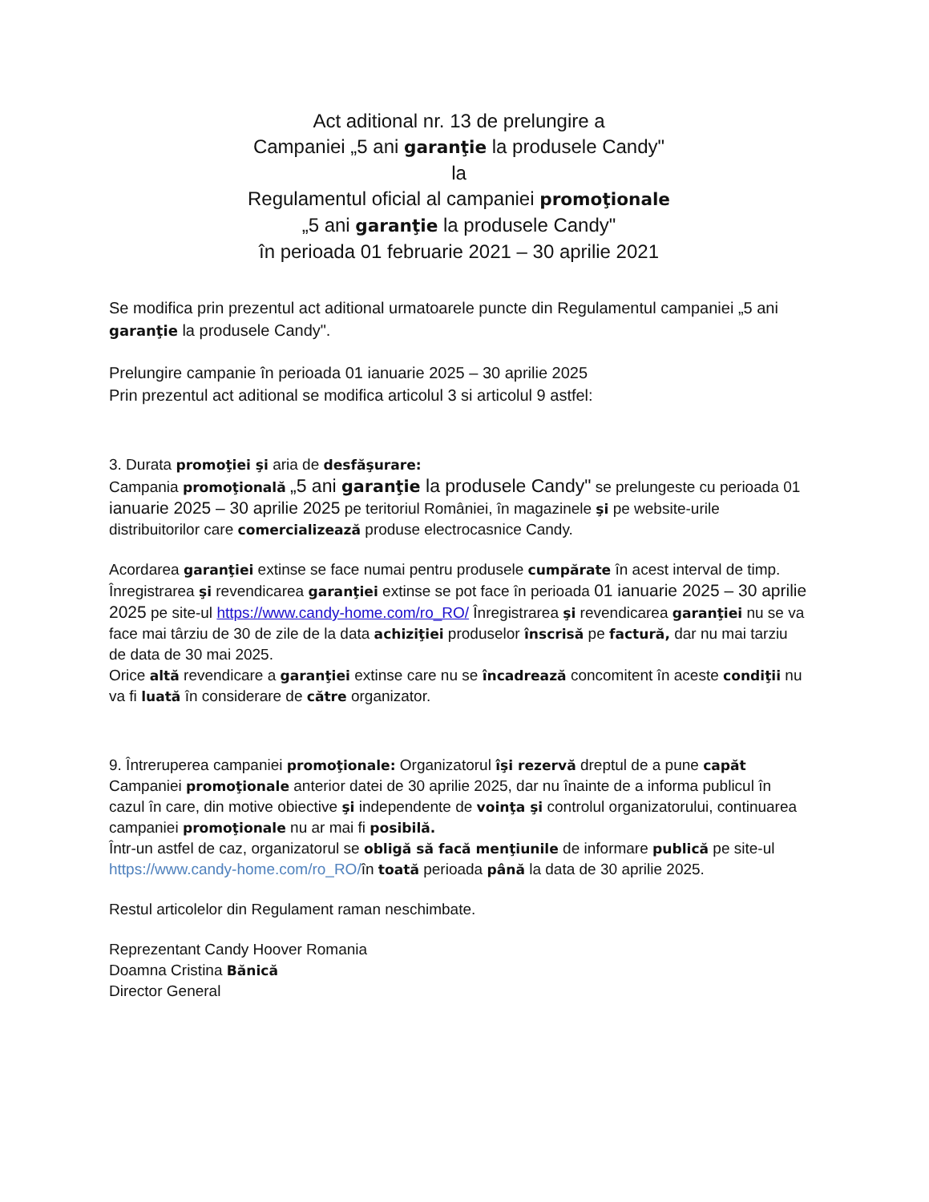Act aditional nr. 13 de prelungire a
Campaniei „5 ani garanţie la produsele Candy"
la
Regulamentul oficial al campaniei promoţionale
„5 ani garanţie la produsele Candy"
în perioada 01 februarie 2021 – 30 aprilie 2021
Se modifica prin prezentul act aditional urmatoarele puncte din Regulamentul campaniei „5 ani garanţie la produsele Candy".
Prelungire campanie în perioada 01 ianuarie 2025 – 30 aprilie 2025
Prin prezentul act aditional se modifica articolul 3 si articolul 9 astfel:
3. Durata promoţiei şi aria de desfăşurare:
Campania promoţională „5 ani garanţie la produsele Candy" se prelungeste cu perioada 01 ianuarie 2025 – 30 aprilie 2025 pe teritoriul României, în magazinele şi pe website-urile distribuitorilor care comercializează produse electrocasnice Candy.
Acordarea garanţiei extinse se face numai pentru produsele cumpărate în acest interval de timp. Înregistrarea şi revendicarea garanţiei extinse se pot face în perioada 01 ianuarie 2025 – 30 aprilie 2025 pe site-ul https://www.candy-home.com/ro_RO/ Înregistrarea şi revendicarea garanţiei nu se va face mai târziu de 30 de zile de la data achiziţiei produselor înscrisă pe factură, dar nu mai tarziu de data de 30 mai 2025.
Orice altă revendicare a garanţiei extinse care nu se încadrează concomitent în aceste condiţii nu va fi luată în considerare de către organizator.
9. Întreruperea campaniei promoţionale: Organizatorul îşi rezervă dreptul de a pune capăt Campaniei promoţionale anterior datei de 30 aprilie 2025, dar nu înainte de a informa publicul în cazul în care, din motive obiective şi independente de voinţa şi controlul organizatorului, continuarea campaniei promoţionale nu ar mai fi posibilă.
Într-un astfel de caz, organizatorul se obligă să facă menţiunile de informare publică pe site-ul https://www.candy-home.com/ro_RO/în toată perioada până la data de 30 aprilie 2025.
Restul articolelor din Regulament raman neschimbate.
Reprezentant Candy Hoover Romania
Doamna Cristina Bănică
Director General